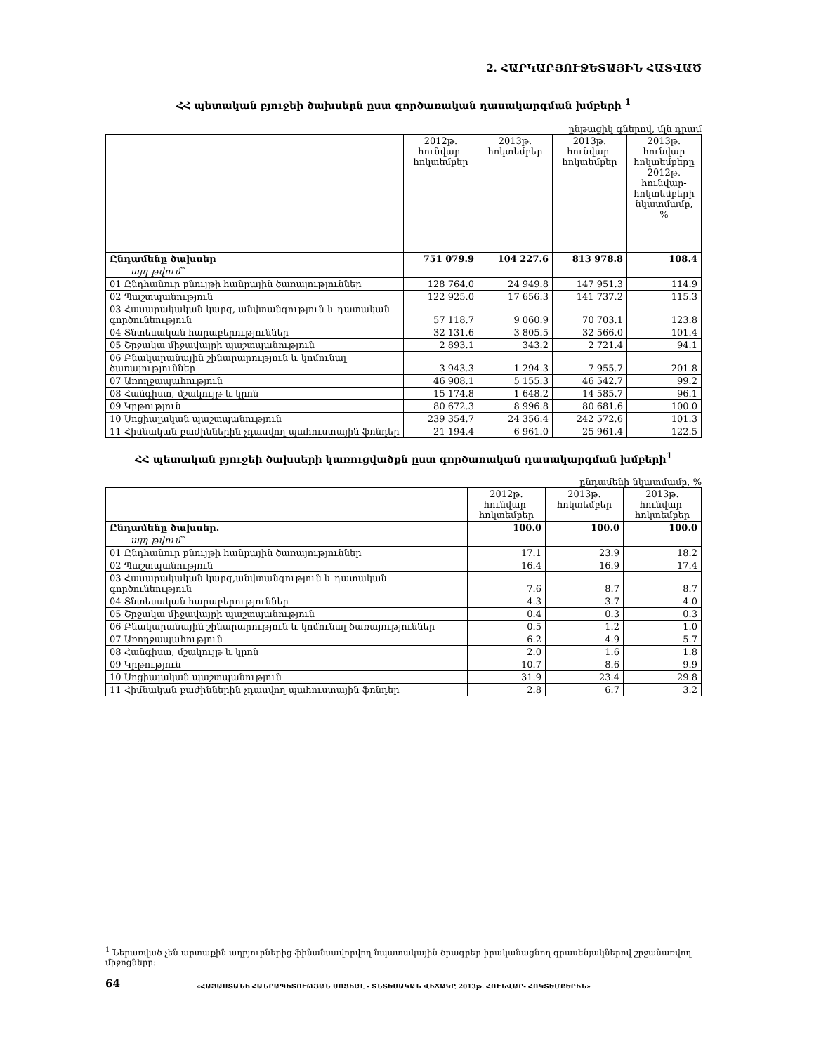2. ՀԱՐԿԱԲՅՈՒՋԵՏԱՅԻՆ ՀԱՏՎԱԾ
ՀՀ պետական բյուջեի ծախսերն ըստ գործառական դասակարգման խմբերի <sup>1</sup>
ընթացիկ գներով, մլն դրամ
| | 2012թ. հունվար-հոկտեմբեր | 2013թ. հոկտեմբեր | 2013թ. հունվար-հոկտեմբեր | 2013թ. հունվար հոկտեմբերը 2012թ. հունվար-հոկտեմբերի նկատմամբ, % |
| --- | --- | --- | --- | --- |
| Ընդամենը ծախսեր | 751 079.9 | 104 227.6 | 813 978.8 | 108.4 |
| այդ թվում՝ | | | | |
| 01 Ընդհանուր բնույթի հանրային ծառայություններ | 128 764.0 | 24 949.8 | 147 951.3 | 114.9 |
| 02 Պաշտպանություն | 122 925.0 | 17 656.3 | 141 737.2 | 115.3 |
| 03 Հասարակական կարգ, անվտանգություն և դատական գործունեություն | 57 118.7 | 9 060.9 | 70 703.1 | 123.8 |
| 04 Տնտեսական հարաբերություններ | 32 131.6 | 3 805.5 | 32 566.0 | 101.4 |
| 05 Շրջակա միջավայրի պաշտպանություն | 2 893.1 | 343.2 | 2 721.4 | 94.1 |
| 06 Բնակարանային շինարարություն և կոմունալ ծառայություններ | 3 943.3 | 1 294.3 | 7 955.7 | 201.8 |
| 07 Առողջապահություն | 46 908.1 | 5 155.3 | 46 542.7 | 99.2 |
| 08 Հանգիստ, մշակույթ և կրոն | 15 174.8 | 1 648.2 | 14 585.7 | 96.1 |
| 09 Կրթություն | 80 672.3 | 8 996.8 | 80 681.6 | 100.0 |
| 10 Սոցիալական պաշտպանություն | 239 354.7 | 24 356.4 | 242 572.6 | 101.3 |
| 11 Հիմնական բաժիններին չդասվող պահուստային ֆոնդեր | 21 194.4 | 6 961.0 | 25 961.4 | 122.5 |
ՀՀ պետական բյուջեի ծախսերի կառուցվածքն ըստ գործառական դասակարգման խմբերի<sup>1</sup>
ընդամենի նկատմամբ, %
| | 2012թ. հունվար-հոկտեմբեր | 2013թ. հոկտեմբեր | 2013թ. հունվար-հոկտեմբեր |
| --- | --- | --- | --- |
| Ընդամենը ծախսեր. | 100.0 | 100.0 | 100.0 |
| այդ թվում՝ | | | |
| 01 Ընդհանուր բնույթի հանրային ծառայություններ | 17.1 | 23.9 | 18.2 |
| 02 Պաշտպանություն | 16.4 | 16.9 | 17.4 |
| 03 Հասարակական կարգ,անվտանգություն և դատական գործունեություն | 7.6 | 8.7 | 8.7 |
| 04 Տնտեսական հարաբերություններ | 4.3 | 3.7 | 4.0 |
| 05 Շրջակա միջավայրի պաշտպանություն | 0.4 | 0.3 | 0.3 |
| 06 Բնակարանային շինարարություն և կոմունալ ծառայություններ | 0.5 | 1.2 | 1.0 |
| 07 Առողջապահություն | 6.2 | 4.9 | 5.7 |
| 08 Հանգիստ, մշակույթ և կրոն | 2.0 | 1.6 | 1.8 |
| 09 Կրթություն | 10.7 | 8.6 | 9.9 |
| 10 Սոցիալական պաշտպանություն | 31.9 | 23.4 | 29.8 |
| 11 Հիմնական բաժիններին չդասվող պահուստային ֆոնդեր | 2.8 | 6.7 | 3.2 |
<sup>1</sup> Ներառված չեն արտաքին աղբյուրներից ֆինանսավորվող նպատակային ծրագրեր իրականացնող գրասենյակներով շրջանառվող միջոցները:
64
«ՀԱՅԱՍՏԱՆԻ ՀԱՆՐԱՊԵՏՈՒԹՅԱՆ ՍՈՑԻԱԼ - ՏՆՏԵՍԱԿԱՆ ՎԻՃԱԿԸ 2013թ. ՀՈՒՆՎԱՐ- ՀՈԿՏԵՄԲԵՐԻՆ»